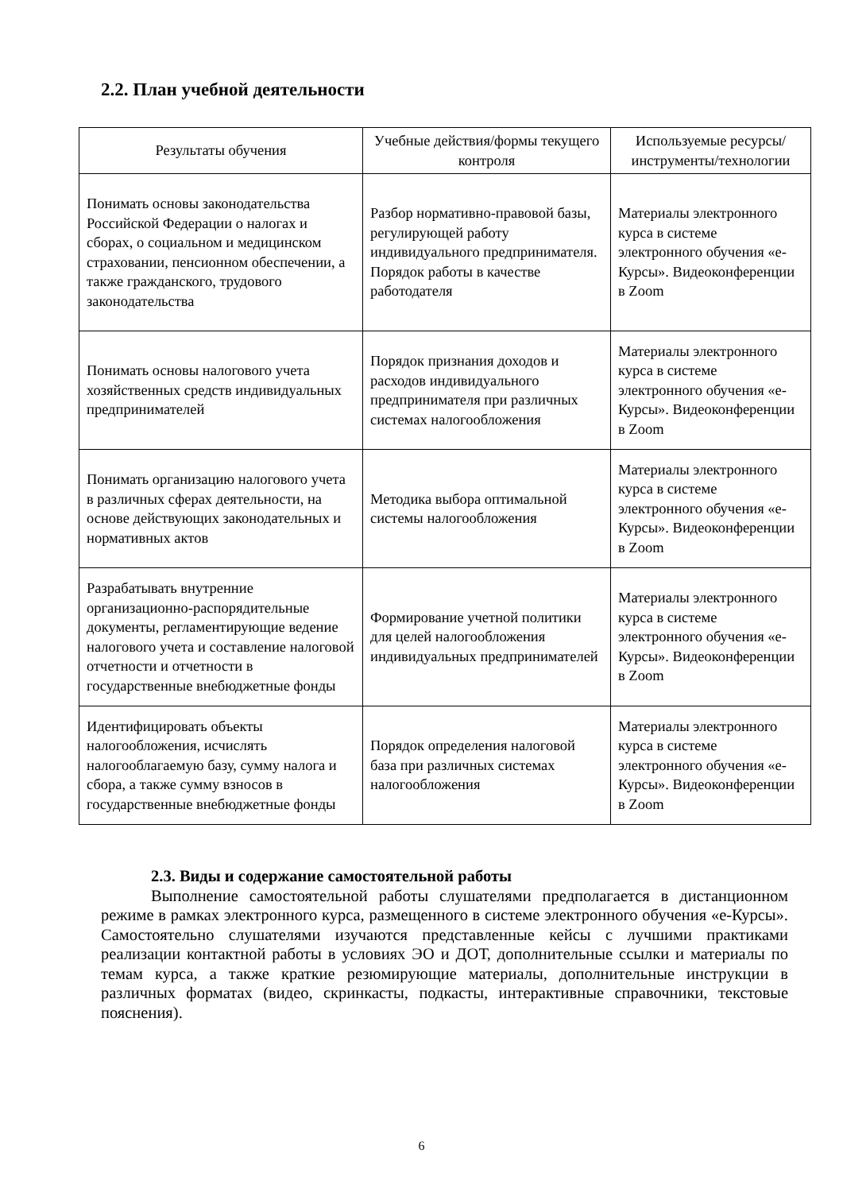2.2. План учебной деятельности
| Результаты обучения | Учебные действия/формы текущего контроля | Используемые ресурсы/ инструменты/технологии |
| --- | --- | --- |
| Понимать основы законодательства Российской Федерации о налогах и сборах, о социальном и медицинском страховании, пенсионном обеспечении, а также гражданского, трудового законодательства | Разбор нормативно-правовой базы, регулирующей работу индивидуального предпринимателя. Порядок работы в качестве работодателя | Материалы электронного курса в системе электронного обучения «е-Курсы». Видеоконференции в Zoom |
| Понимать основы налогового учета хозяйственных средств индивидуальных предпринимателей | Порядок признания доходов и расходов индивидуального предпринимателя при различных системах налогообложения | Материалы электронного курса в системе электронного обучения «е-Курсы». Видеоконференции в Zoom |
| Понимать организацию налогового учета в различных сферах деятельности, на основе действующих законодательных и нормативных актов | Методика выбора оптимальной системы налогообложения | Материалы электронного курса в системе электронного обучения «е-Курсы». Видеоконференции в Zoom |
| Разрабатывать внутренние организационно-распорядительные документы, регламентирующие ведение налогового учета и составление налоговой отчетности и отчетности в государственные внебюджетные фонды | Формирование учетной политики для целей налогообложения индивидуальных предпринимателей | Материалы электронного курса в системе электронного обучения «е-Курсы». Видеоконференции в Zoom |
| Идентифицировать объекты налогообложения, исчислять налогооблагаемую базу, сумму налога и сбора, а также сумму взносов в государственные внебюджетные фонды | Порядок определения налоговой база при различных системах налогообложения | Материалы электронного курса в системе электронного обучения «е-Курсы». Видеоконференции в Zoom |
2.3. Виды и содержание самостоятельной работы
Выполнение самостоятельной работы слушателями предполагается в дистанционном режиме в рамках электронного курса, размещенного в системе электронного обучения «е-Курсы». Самостоятельно слушателями изучаются представленные кейсы с лучшими практиками реализации контактной работы в условиях ЭО и ДОТ, дополнительные ссылки и материалы по темам курса, а также краткие резюмирующие материалы, дополнительные инструкции в различных форматах (видео, скринкасты, подкасты, интерактивные справочники, текстовые пояснения).
6